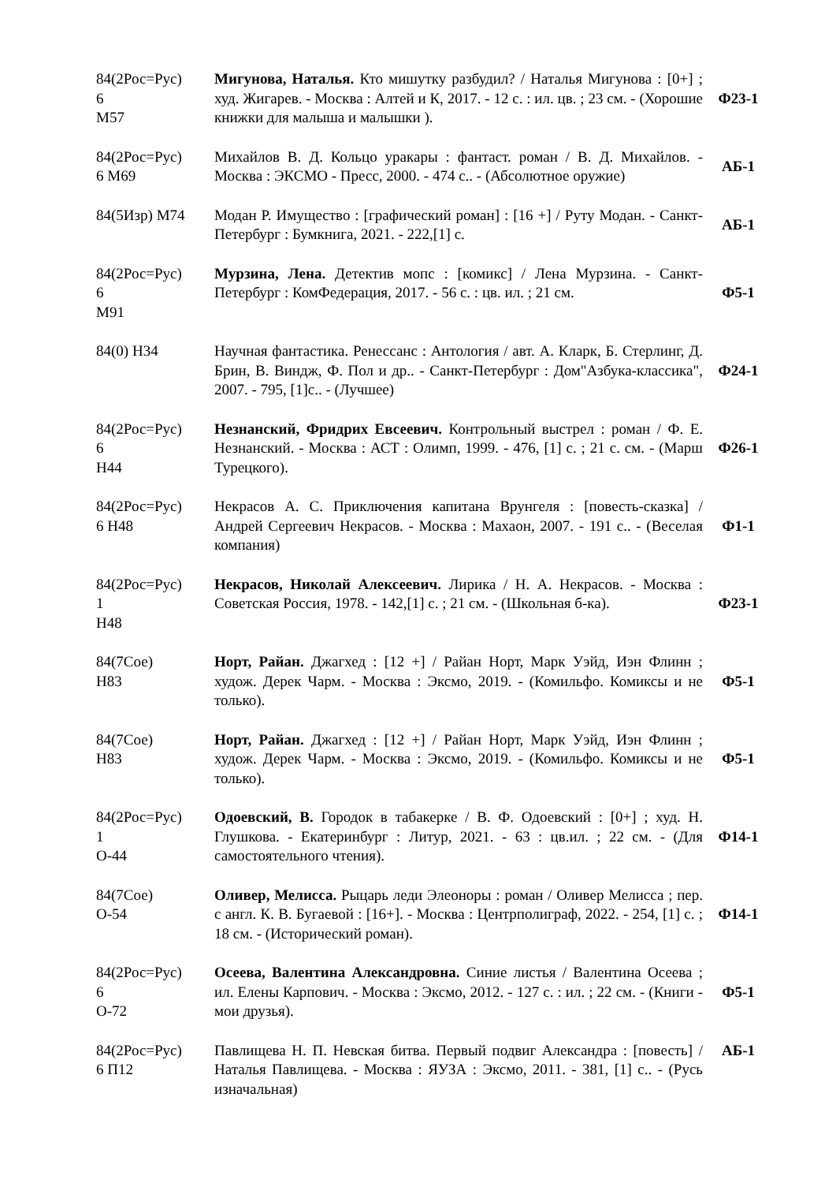| 84(2Рос=Рус) 6 М57 | Мигунова, Наталья. Кто мишутку разбудил? / Наталья Мигунова : [0+] ; худ. Жигарев. - Москва : Алтей и К, 2017. - 12 с. : ил. цв. ; 23 см. - (Хорошие книжки для малыша и малышки ). | Ф23-1 |
| 84(2Рос=Рус) 6 М69 | Михайлов В. Д. Кольцо уракары : фантаст. роман / В. Д. Михайлов. - Москва : ЭКСМО - Пресс, 2000. - 474 с.. - (Абсолютное оружие) | АБ-1 |
| 84(5Изр) М74 | Модан Р. Имущество : [графический роман] : [16 +] / Руту Модан. - Санкт-Петербург : Бумкнига, 2021. - 222,[1] с. | АБ-1 |
| 84(2Рос=Рус) 6 М91 | Мурзина, Лена. Детектив мопс : [комикс] / Лена Мурзина. - Санкт-Петербург : КомФедерация, 2017. - 56 с. : цв. ил. ; 21 см. | Ф5-1 |
| 84(0) Н34 | Научная фантастика. Ренессанс : Антология / авт. А. Кларк, Б. Стерлинг, Д. Брин, В. Виндж, Ф. Пол и др.. - Санкт-Петербург : Дом"Азбука-классика", 2007. - 795, [1]с.. - (Лучшее) | Ф24-1 |
| 84(2Рос=Рус) 6 Н44 | Незнанский, Фридрих Евсеевич. Контрольный выстрел : роман / Ф. Е. Незнанский. - Москва : АСТ : Олимп, 1999. - 476, [1] с. ; 21 с. см. - (Марш Турецкого). | Ф26-1 |
| 84(2Рос=Рус) 6 Н48 | Некрасов А. С. Приключения капитана Врунгеля : [повесть-сказка] / Андрей Сергеевич Некрасов. - Москва : Махаон, 2007. - 191 с.. - (Веселая компания) | Ф1-1 |
| 84(2Рос=Рус) 1 Н48 | Некрасов, Николай Алексеевич. Лирика / Н. А. Некрасов. - Москва : Советская Россия, 1978. - 142,[1] с. ; 21 см. - (Школьная б-ка). | Ф23-1 |
| 84(7Сое) Н83 | Норт, Райан. Джагхед : [12 +] / Райан Норт, Марк Уэйд, Иэн Флинн ; худож. Дерек Чарм. - Москва : Эксмо, 2019. - (Комильфо. Комиксы и не только). | Ф5-1 |
| 84(7Сое) Н83 | Норт, Райан. Джагхед : [12 +] / Райан Норт, Марк Уэйд, Иэн Флинн ; худож. Дерек Чарм. - Москва : Эксмо, 2019. - (Комильфо. Комиксы и не только). | Ф5-1 |
| 84(2Рос=Рус) 1 О-44 | Одоевский, В. Городок в табакерке / В. Ф. Одоевский : [0+] ; худ. Н. Глушкова. - Екатеринбург : Литур, 2021. - 63 : цв.ил. ; 22 см. - (Для самостоятельного чтения). | Ф14-1 |
| 84(7Сое) О-54 | Оливер, Мелисса. Рыцарь леди Элеоноры : роман / Оливер Мелисса ; пер. с англ. К. В. Бугаевой : [16+]. - Москва : Центрполиграф, 2022. - 254, [1] с. ; 18 см. - (Исторический роман). | Ф14-1 |
| 84(2Рос=Рус) 6 О-72 | Осеева, Валентина Александровна. Синие листья / Валентина Осеева ; ил. Елены Карпович. - Москва : Эксмо, 2012. - 127 с. : ил. ; 22 см. - (Книги - мои друзья). | Ф5-1 |
| 84(2Рос=Рус) 6 П12 | Павлищева Н. П. Невская битва. Первый подвиг Александра : [повесть] / Наталья Павлищева. - Москва : ЯУЗА : Эксмо, 2011. - 381, [1] с.. - (Русь изначальная) | АБ-1 |